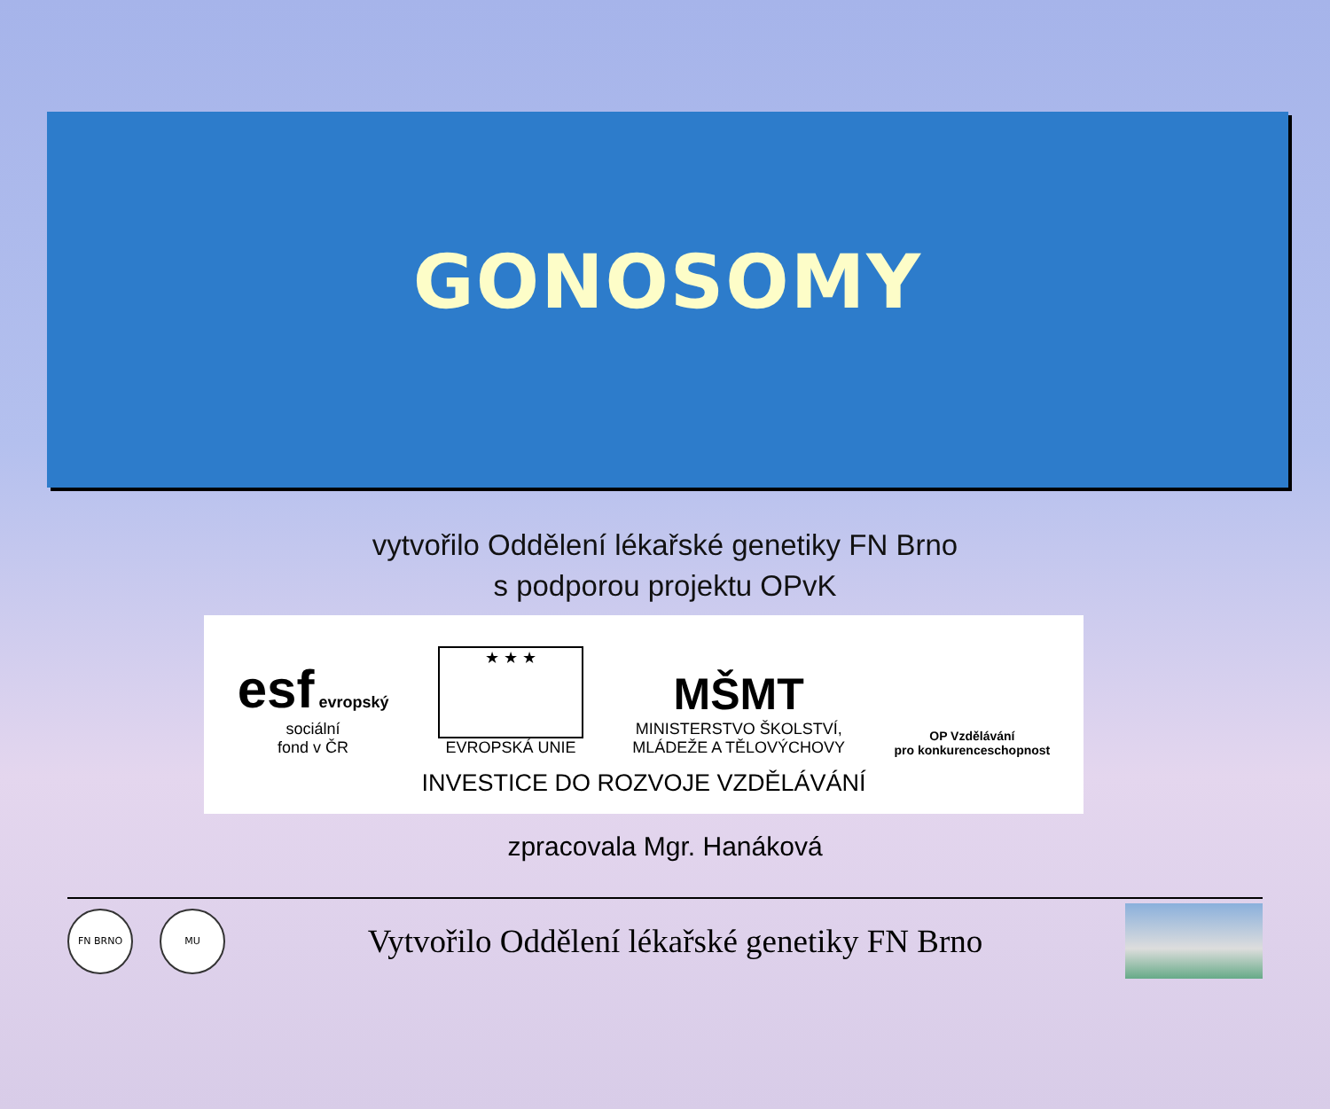GONOSOMY
vytvořilo Oddělení lékařské genetiky FN Brno
s podporou projektu OPvK
esf evropský
sociální
fond v ČR
★ ★ ★
EVROPSKÁ UNIE
MŠMT
MINISTERSTVO ŠKOLSTVÍ,
MLÁDEŽE A TĚLOVÝCHOVY
OP Vzdělávání
pro konkurenceschopnost
INVESTICE DO ROZVOJE VZDĚLÁVÁNÍ
zpracovala Mgr. Hanáková
FN BRNO MU
Vytvořilo Oddělení lékařské genetiky FN Brno